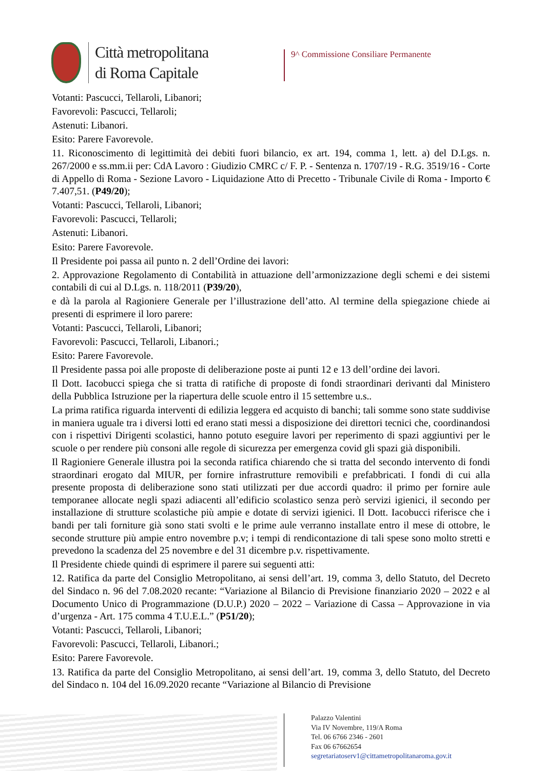Città metropolitana
di Roma Capitale
9^ Commissione Consiliare Permanente
Votanti: Pascucci, Tellaroli, Libanori;
Favorevoli: Pascucci, Tellaroli;
Astenuti: Libanori.
Esito: Parere Favorevole.
11. Riconoscimento di legittimità dei debiti fuori bilancio, ex art. 194, comma 1, lett. a) del D.Lgs. n. 267/2000 e ss.mm.ii per: CdA Lavoro : Giudizio CMRC c/ F. P. - Sentenza n. 1707/19 - R.G. 3519/16 - Corte di Appello di Roma - Sezione Lavoro - Liquidazione Atto di Precetto - Tribunale Civile di Roma - Importo € 7.407,51. (P49/20);
Votanti: Pascucci, Tellaroli, Libanori;
Favorevoli: Pascucci, Tellaroli;
Astenuti: Libanori.
Esito: Parere Favorevole.
Il Presidente poi passa ail punto n. 2 dell’Ordine dei lavori:
2. Approvazione Regolamento di Contabilità in attuazione dell’armonizzazione degli schemi e dei sistemi contabili di cui al D.Lgs. n. 118/2011 (P39/20),
e dà la parola al Ragioniere Generale per l’illustrazione dell’atto. Al termine della spiegazione chiede ai presenti di esprimere il loro parere:
Votanti: Pascucci, Tellaroli, Libanori;
Favorevoli: Pascucci, Tellaroli, Libanori.;
Esito: Parere Favorevole.
Il Presidente passa poi alle proposte di deliberazione poste ai punti 12 e 13 dell’ordine dei lavori.
Il Dott. Iacobucci spiega che si tratta di ratifiche di proposte di fondi straordinari derivanti dal Ministero della Pubblica Istruzione per la riapertura delle scuole entro il 15 settembre u.s..
La prima ratifica riguarda interventi di edilizia leggera ed acquisto di banchi; tali somme sono state suddivise in maniera uguale tra i diversi lotti ed erano stati messi a disposizione dei direttori tecnici che, coordinandosi con i rispettivi Dirigenti scolastici, hanno potuto eseguire lavori per reperimento di spazi aggiuntivi per le scuole o per rendere più consoni alle regole di sicurezza per emergenza covid gli spazi già disponibili.
Il Ragioniere Generale illustra poi la seconda ratifica chiarendo che si tratta del secondo intervento di fondi straordinari erogato dal MIUR, per fornire infrastrutture removibili e prefabbricati. I fondi di cui alla presente proposta di deliberazione sono stati utilizzati per due accordi quadro: il primo per fornire aule temporanee allocate negli spazi adiacenti all’edificio scolastico senza però servizi igienici, il secondo per installazione di strutture scolastiche più ampie e dotate di servizi igienici. Il Dott. Iacobucci riferisce che i bandi per tali forniture già sono stati svolti e le prime aule verranno installate entro il mese di ottobre, le seconde strutture più ampie entro novembre p.v; i tempi di rendicontazione di tali spese sono molto stretti e prevedono la scadenza del 25 novembre e del 31 dicembre p.v. rispettivamente.
Il Presidente chiede quindi di esprimere il parere sui seguenti atti:
12. Ratifica da parte del Consiglio Metropolitano, ai sensi dell’art. 19, comma 3, dello Statuto, del Decreto del Sindaco n. 96 del 7.08.2020 recante: “Variazione al Bilancio di Previsione finanziario 2020 – 2022 e al Documento Unico di Programmazione (D.U.P.) 2020 – 2022 – Variazione di Cassa – Approvazione in via d’urgenza - Art. 175 comma 4 T.U.E.L.” (P51/20);
Votanti: Pascucci, Tellaroli, Libanori;
Favorevoli: Pascucci, Tellaroli, Libanori.;
Esito: Parere Favorevole.
13. Ratifica da parte del Consiglio Metropolitano, ai sensi dell’art. 19, comma 3, dello Statuto, del Decreto del Sindaco n. 104 del 16.09.2020 recante “Variazione al Bilancio di Previsione
Palazzo Valentini
Via IV Novembre, 119/A Roma
Tel. 06 6766 2346 - 2601
Fax 06 67662654
segretariatoserv1@cittametropolitanaroma.gov.it